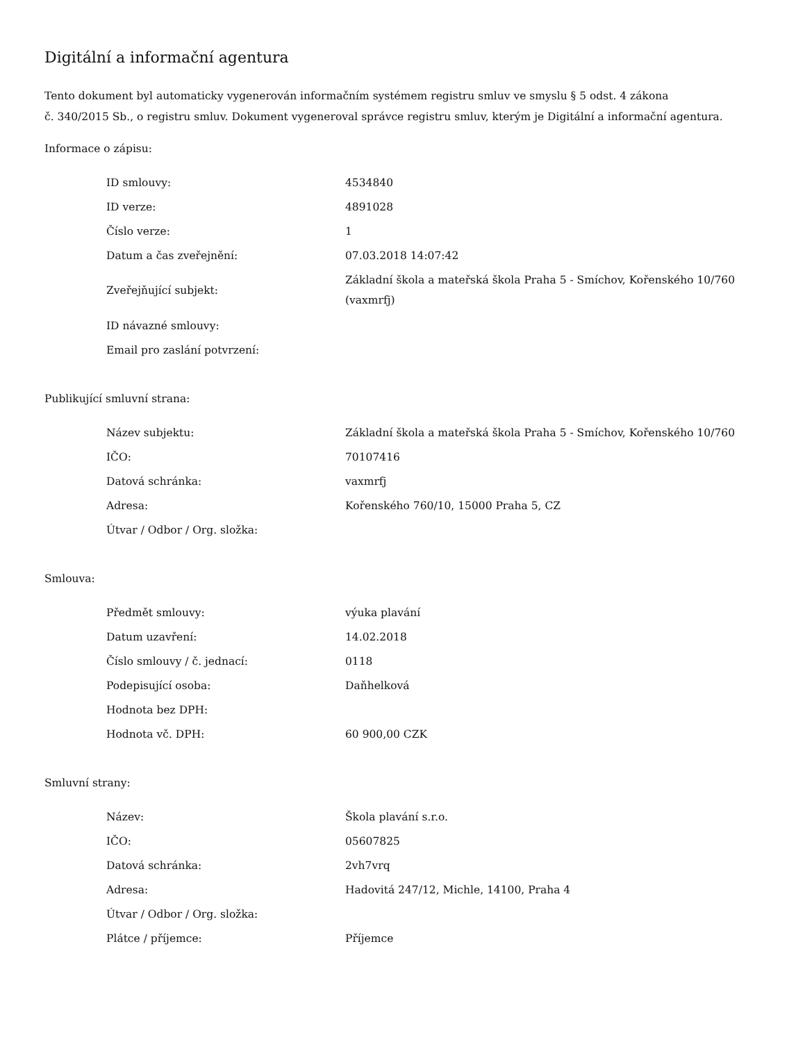Digitální a informační agentura
Tento dokument byl automaticky vygenerován informačním systémem registru smluv ve smyslu § 5 odst. 4 zákona
č. 340/2015 Sb., o registru smluv. Dokument vygeneroval správce registru smluv, kterým je Digitální a informační agentura.
Informace o zápisu:
| ID smlouvy: | 4534840 |
| ID verze: | 4891028 |
| Číslo verze: | 1 |
| Datum a čas zveřejnění: | 07.03.2018 14:07:42 |
| Zveřejňující subjekt: | Základní škola a mateřská škola Praha 5 - Smíchov, Kořenského 10/760 (vaxmrfj) |
| ID návazné smlouvy: | |
| Email pro zaslání potvrzení: | |
Publikující smluvní strana:
| Název subjektu: | Základní škola a mateřská škola Praha 5 - Smíchov, Kořenského 10/760 |
| IČO: | 70107416 |
| Datová schránka: | vaxmrfj |
| Adresa: | Kořenského 760/10, 15000 Praha 5, CZ |
| Útvar / Odbor / Org. složka: | |
Smlouva:
| Předmět smlouvy: | výuka plavání |
| Datum uzavření: | 14.02.2018 |
| Číslo smlouvy / č. jednací: | 0118 |
| Podepisující osoba: | Daňhelková |
| Hodnota bez DPH: | |
| Hodnota vč. DPH: | 60 900,00 CZK |
Smluvní strany:
| Název: | Škola plavání s.r.o. |
| IČO: | 05607825 |
| Datová schránka: | 2vh7vrq |
| Adresa: | Hadovitá 247/12, Michle, 14100, Praha 4 |
| Útvar / Odbor / Org. složka: | |
| Plátce / příjemce: | Příjemce |